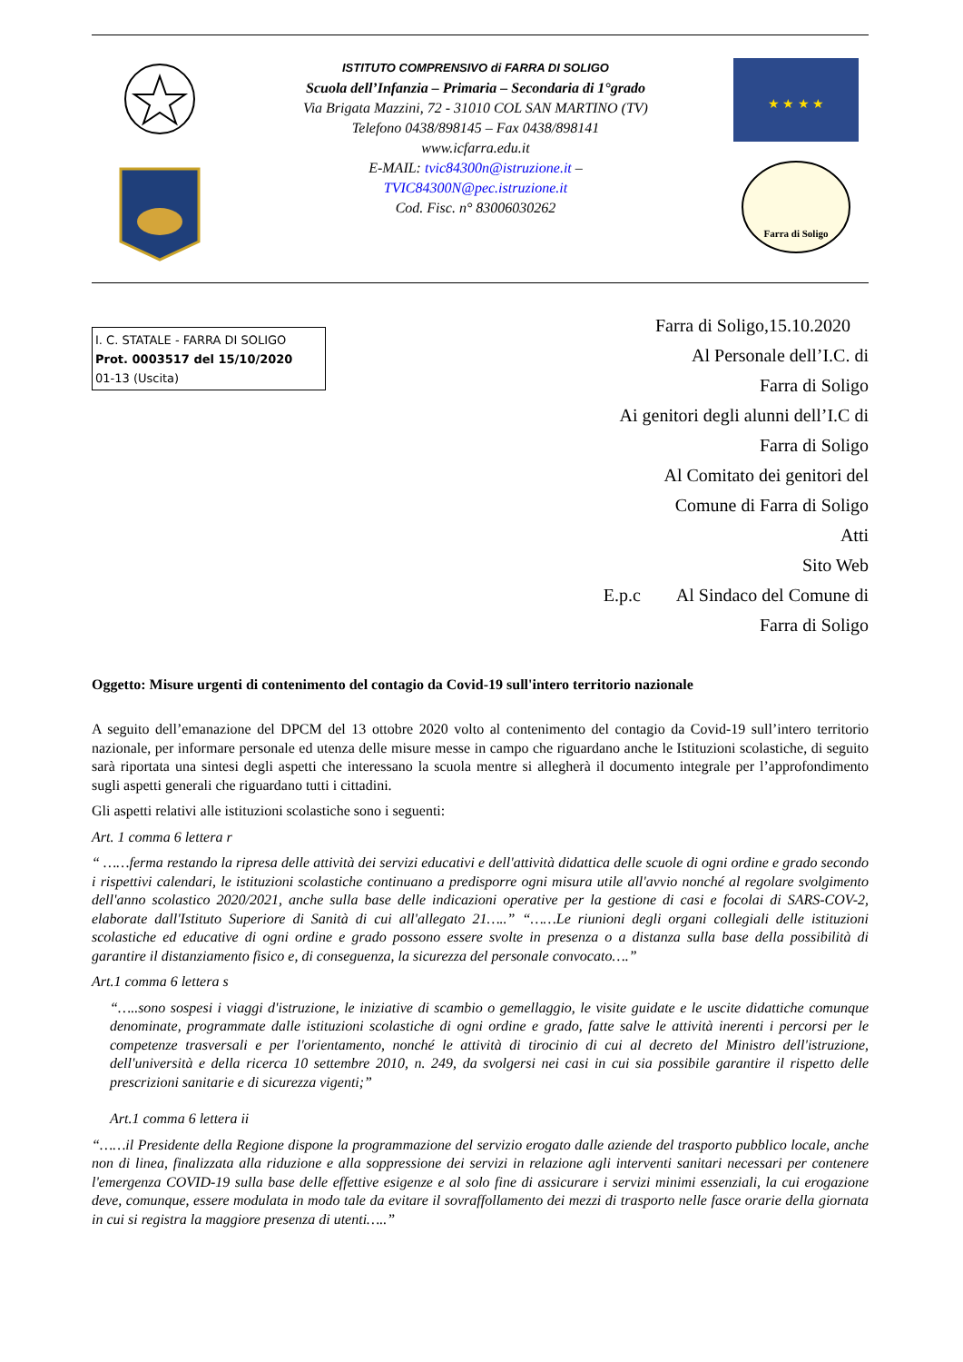ISTITUTO COMPRENSIVO di FARRA DI SOLIGO
Scuola dell’Infanzia – Primaria – Secondaria di 1°grado
Via Brigata Mazzini, 72 - 31010 COL SAN MARTINO (TV)
Telefono 0438/898145 – Fax 0438/898141
www.icfarra.edu.it
E-MAIL: tvic84300n@istruzione.it –
TVIC84300N@pec.istruzione.it
Cod. Fisc. n° 83006030262
★ ★ ★ ★
Farra di Soligo
I. C. STATALE - FARRA DI SOLIGO
Prot. 0003517 del 15/10/2020
01-13 (Uscita)
Farra di Soligo,15.10.2020
Al Personale dell’I.C. di
Farra di Soligo
Ai genitori degli alunni dell’I.C di
Farra di Soligo
Al Comitato dei genitori del
Comune di Farra di Soligo
Atti
Sito Web
E.p.c Al Sindaco del Comune di
Farra di Soligo
Oggetto: Misure urgenti di contenimento del contagio da Covid-19 sull'intero territorio nazionale
A seguito dell’emanazione del DPCM del 13 ottobre 2020 volto al contenimento del contagio da Covid-19 sull’intero territorio nazionale, per informare personale ed utenza delle misure messe in campo che riguardano anche le Istituzioni scolastiche, di seguito sarà riportata una sintesi degli aspetti che interessano la scuola mentre si allegherà il documento integrale per l’approfondimento sugli aspetti generali che riguardano tutti i cittadini.
Gli aspetti relativi alle istituzioni scolastiche sono i seguenti:
Art. 1 comma 6 lettera r
“ ……ferma restando la ripresa delle attività dei servizi educativi e dell'attività didattica delle scuole di ogni ordine e grado secondo i rispettivi calendari, le istituzioni scolastiche continuano a predisporre ogni misura utile all'avvio nonché al regolare svolgimento dell'anno scolastico 2020/2021, anche sulla base delle indicazioni operative per la gestione di casi e focolai di SARS-COV-2, elaborate dall'Istituto Superiore di Sanità di cui all'allegato 21…..” “……Le riunioni degli organi collegiali delle istituzioni scolastiche ed educative di ogni ordine e grado possono essere svolte in presenza o a distanza sulla base della possibilità di garantire il distanziamento fisico e, di conseguenza, la sicurezza del personale convocato….”
Art.1 comma 6 lettera s
“…..sono sospesi i viaggi d'istruzione, le iniziative di scambio o gemellaggio, le visite guidate e le uscite didattiche comunque denominate, programmate dalle istituzioni scolastiche di ogni ordine e grado, fatte salve le attività inerenti i percorsi per le competenze trasversali e per l'orientamento, nonché le attività di tirocinio di cui al decreto del Ministro dell'istruzione, dell'università e della ricerca 10 settembre 2010, n. 249, da svolgersi nei casi in cui sia possibile garantire il rispetto delle prescrizioni sanitarie e di sicurezza vigenti;”
Art.1 comma 6 lettera ii
“……il Presidente della Regione dispone la programmazione del servizio erogato dalle aziende del trasporto pubblico locale, anche non di linea, finalizzata alla riduzione e alla soppressione dei servizi in relazione agli interventi sanitari necessari per contenere l'emergenza COVID-19 sulla base delle effettive esigenze e al solo fine di assicurare i servizi minimi essenziali, la cui erogazione deve, comunque, essere modulata in modo tale da evitare il sovraffollamento dei mezzi di trasporto nelle fasce orarie della giornata in cui si registra la maggiore presenza di utenti…..”